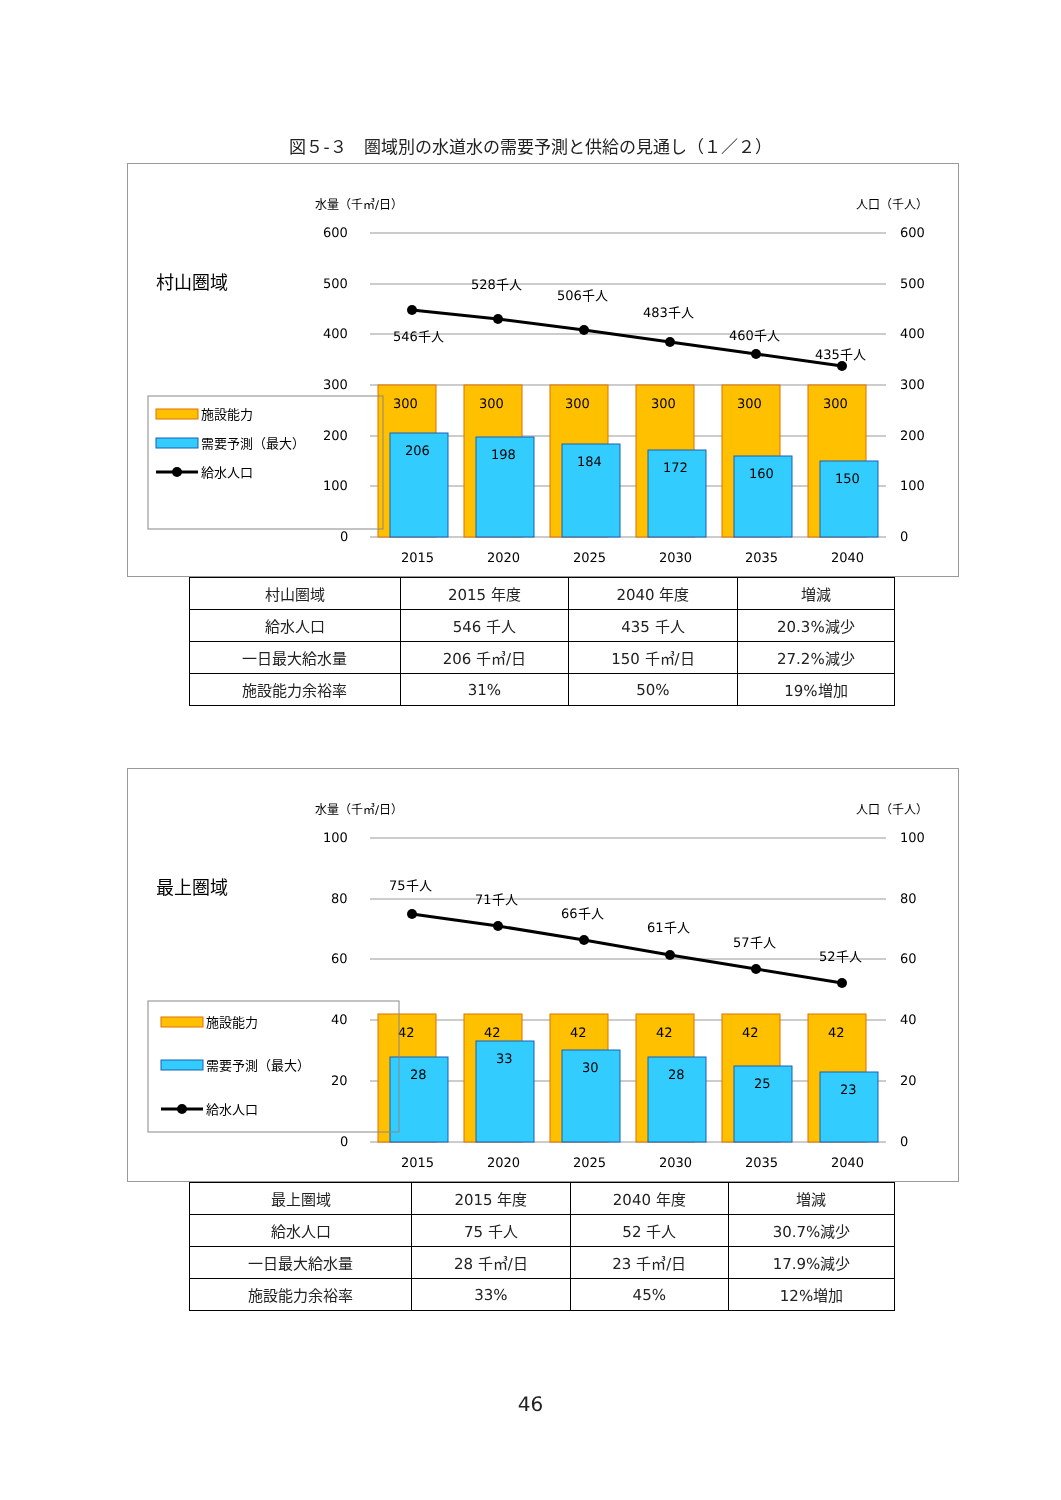図５-３　圏域別の水道水の需要予測と供給の見通し（１／２）
水量（千㎥/日）
人口（千人）
村山圏域
600
500
400
300
200
100
0
600
500
400
300
200
100
0
300
300
300
300
300
300
206
198
184
172
160
150
2015
2020
2025
2030
2035
2040
546千人
528千人
506千人
483千人
460千人
435千人
施設能力
需要予測（最大）
給水人口
| 村山圏域 | 2015 年度 | 2040 年度 | 増減 |
| 給水人口 | 546 千人 | 435 千人 | 20.3%減少 |
| 一日最大給水量 | 206 千㎥/日 | 150 千㎥/日 | 27.2%減少 |
| 施設能力余裕率 | 31% | 50% | 19%増加 |
水量（千㎥/日）
人口（千人）
最上圏域
100
80
60
40
20
0
100
80
60
40
20
0
42
42
42
42
42
42
28
33
30
28
25
23
2015
2020
2025
2030
2035
2040
75千人
71千人
66千人
61千人
57千人
52千人
施設能力
需要予測（最大）
給水人口
| 最上圏域 | 2015 年度 | 2040 年度 | 増減 |
| 給水人口 | 75 千人 | 52 千人 | 30.7%減少 |
| 一日最大給水量 | 28 千㎥/日 | 23 千㎥/日 | 17.9%減少 |
| 施設能力余裕率 | 33% | 45% | 12%増加 |
46